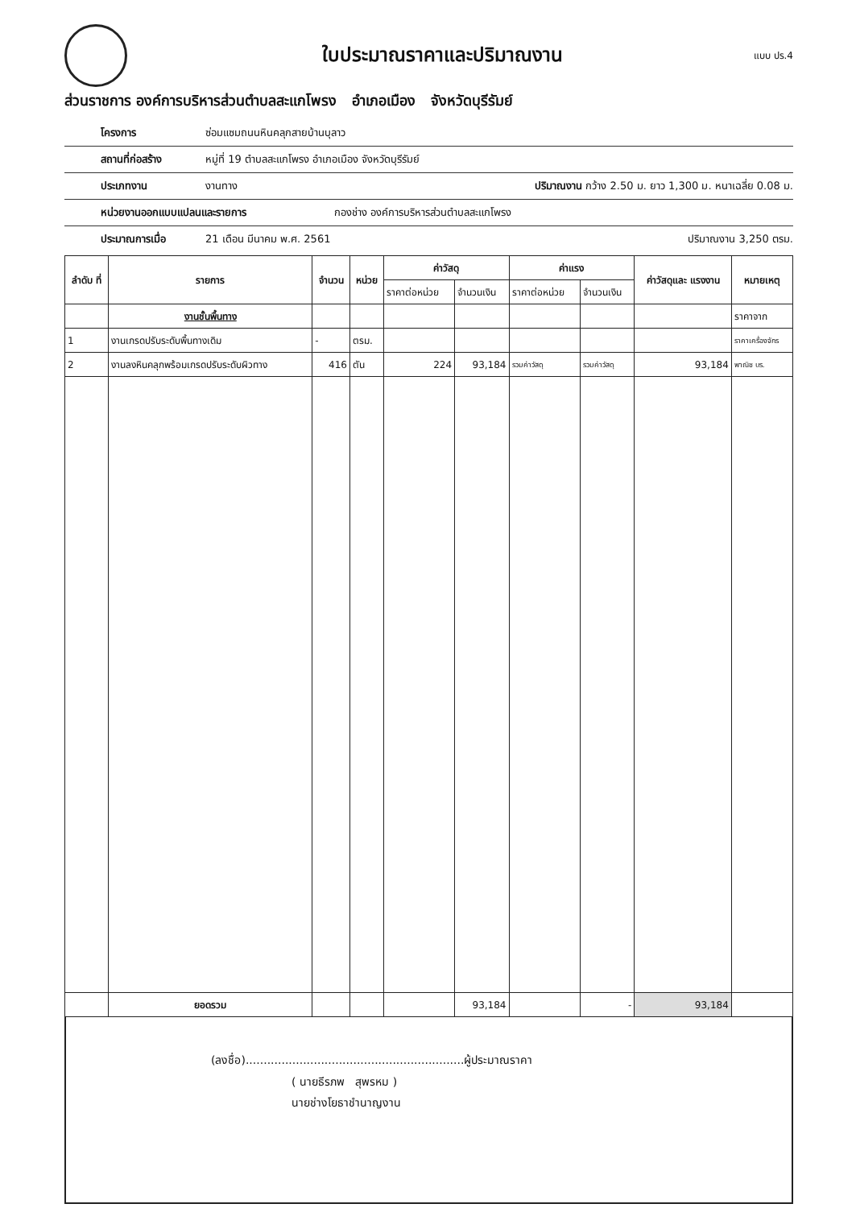ใบประมาณราคาและปริมาณงาน
แบบ ปร.4
ส่วนราชการ องค์การบริหารส่วนตำบลสะแกโพรง อำเภอเมือง จังหวัดบุรีรัมย์
โครงการ ซ่อมแซมถนนหินคลุกสายบ้านบุลาว
สถานที่ก่อสร้าง หมู่ที่ 19 ตำบลสะแกโพรง อำเภอเมือง จังหวัดบุรีรัมย์
ประเภทงาน งานทาง ปริมาณงาน กว้าง 2.50 ม. ยาว 1,300 ม. หนาเฉลี่ย 0.08 ม.
หน่วยงานออกแบบแปลนและรายการ กองช่าง องค์การบริหารส่วนตำบลสะแกโพรง
ประมาณการเมื่อ 21 เดือน มีนาคม พ.ศ. 2561 ปริมาณงาน 3,250 ตรม.
| ลำดับ ที่ | รายการ | จำนวน | หน่วย | ค่าวัสดุ | | ค่าแรง | | ค่าวัสดุและ แรงงาน | หมายเหตุ |
| --- | --- | --- | --- | --- | --- | --- | --- | --- | --- |
| | | | | ราคาต่อหน่วย | จำนวนเงิน | ราคาต่อหน่วย | จำนวนเงิน | | |
| | งานชั้นพื้นทาง | | | | | | | | ราคาจาก |
| 1 | งานเกรดปรับระดับพื้นทางเดิม | - | ตรม. | | | | | | ราคาเครื่องจักร |
| 2 | งานลงหินคลุกพร้อมเกรดปรับระดับผิวทาง | 416 | ตัน | 224 | 93,184 | รวมค่าวัสดุ | รวมค่าวัสดุ | 93,184 | พาณิช บร. |
| | ยอดรวม | | | | 93,184 | | - | 93,184 | |
(ลงชื่อ).............................................................ผู้ประมาณราคา
( นายธีรภพ สุพรหม )
นายช่างโยธาชำนาญงาน